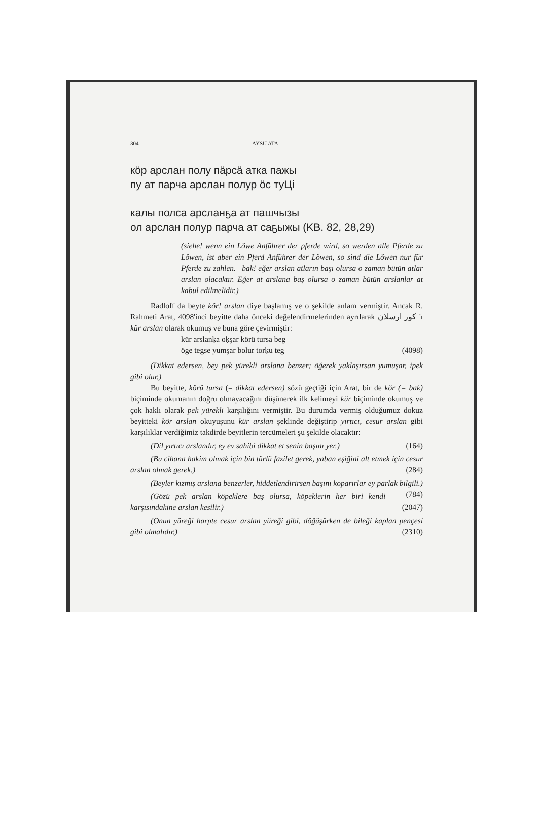304 AYSU ATA
кöр арслан полу пäрсä атка пажы
пу ат парча арслан полур öс туЦі
калы полса арсланҕа ат пашчызы
ол арслан полур парча ат саҕыжы (KB. 82, 28,29)
(siehe! wenn ein Löwe Anführer der pferde wird, so werden alle Pferde zu Löwen, ist aber ein Pferd Anführer der Löwen, so sind die Löwen nur für Pferde zu zahlen.– bak! eğer arslan atların başı olursa o zaman bütün atlar arslan olacaktır. Eğer at arslana baş olursa o zaman bütün arslanlar at kabul edilmelidir.)
Radloff da beyte kör! arslan diye başlamış ve o şekilde anlam vermiştir. Ancak R. Rahmeti Arat, 4098'inci beyitte daha önceki değelendirmelerinden ayrılarak كور ارسلان 'ı kür arslan olarak okumuş ve buna göre çevirmiştir:
kür arslanḳa oḳşar körü tursa beg
öge tegse yumşar bolur torḳu teg (4098)
(Dikkat edersen, bey pek yürekli arslana benzer; öğerek yaklaşırsan yumuşar, ipek gibi olur.)
Bu beyitte, körü tursa (= dikkat edersen) sözü geçtiği için Arat, bir de kör (= bak) biçiminde okumanın doğru olmayacağını düşünerek ilk kelimeyi kür biçiminde okumuş ve çok haklı olarak pek yürekli karşılığını vermiştir. Bu durumda vermiş olduğumuz dokuz beyitteki kör arslan okuyuşunu kür arslan şeklinde değiştirip yırtıcı, cesur arslan gibi karşılıklar verdiğimiz takdirde beyitlerin tercümeleri şu şekilde olacaktır:
(Dil yırtıcı arslandır, ey ev sahibi dikkat et senin başını yer.) (164)
(Bu cihana hakim olmak için bin türlü fazilet gerek, yaban eşiğini alt etmek için cesur arslan olmak gerek.) (284)
(Beyler kızmış arslana benzerler, hiddetlendirirsen başını koparırlar ey parlak bilgili.) (784)
(Gözü pek arslan köpeklere baş olursa, köpeklerin her biri kendi karşısındakine arslan kesilir.) (2047)
(Onun yüreği harpte cesur arslan yüreği gibi, döğüşürken de bileği kaplan pençesi gibi olmalıdır.) (2310)